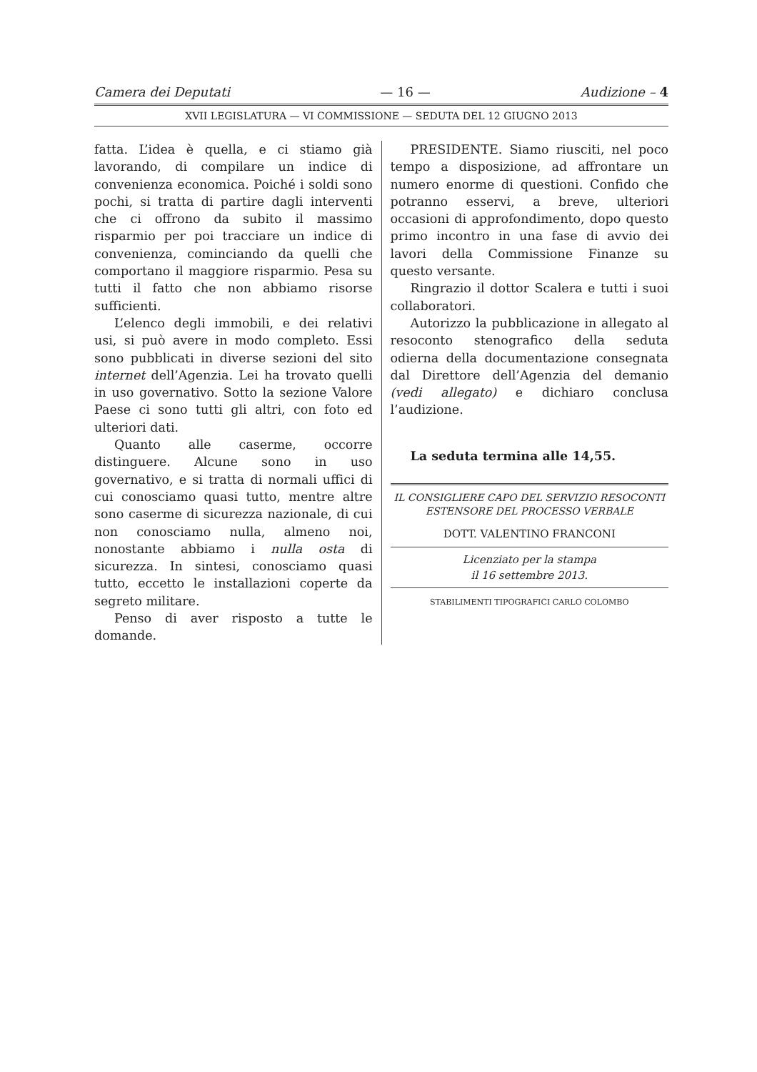Camera dei Deputati — 16 — Audizione – 4
XVII LEGISLATURA — VI COMMISSIONE — SEDUTA DEL 12 GIUGNO 2013
fatta. L’idea è quella, e ci stiamo già lavorando, di compilare un indice di convenienza economica. Poiché i soldi sono pochi, si tratta di partire dagli interventi che ci offrono da subito il massimo risparmio per poi tracciare un indice di convenienza, cominciando da quelli che comportano il maggiore risparmio. Pesa su tutti il fatto che non abbiamo risorse sufficienti.
L’elenco degli immobili, e dei relativi usi, si può avere in modo completo. Essi sono pubblicati in diverse sezioni del sito internet dell’Agenzia. Lei ha trovato quelli in uso governativo. Sotto la sezione Valore Paese ci sono tutti gli altri, con foto ed ulteriori dati.
Quanto alle caserme, occorre distinguere. Alcune sono in uso governativo, e si tratta di normali uffici di cui conosciamo quasi tutto, mentre altre sono caserme di sicurezza nazionale, di cui non conosciamo nulla, almeno noi, nonostante abbiamo i nulla osta di sicurezza. In sintesi, conosciamo quasi tutto, eccetto le installazioni coperte da segreto militare.
Penso di aver risposto a tutte le domande.
PRESIDENTE. Siamo riusciti, nel poco tempo a disposizione, ad affrontare un numero enorme di questioni. Confido che potranno esservi, a breve, ulteriori occasioni di approfondimento, dopo questo primo incontro in una fase di avvio dei lavori della Commissione Finanze su questo versante.
Ringrazio il dottor Scalera e tutti i suoi collaboratori.
Autorizzo la pubblicazione in allegato al resoconto stenografico della seduta odierna della documentazione consegnata dal Direttore dell’Agenzia del demanio (vedi allegato) e dichiaro conclusa l’audizione.
La seduta termina alle 14,55.
IL CONSIGLIERE CAPO DEL SERVIZIO RESOCONTI
ESTENSORE DEL PROCESSO VERBALE
DOTT. VALENTINO FRANCONI
Licenziato per la stampa
il 16 settembre 2013.
STABILIMENTI TIPOGRAFICI CARLO COLOMBO